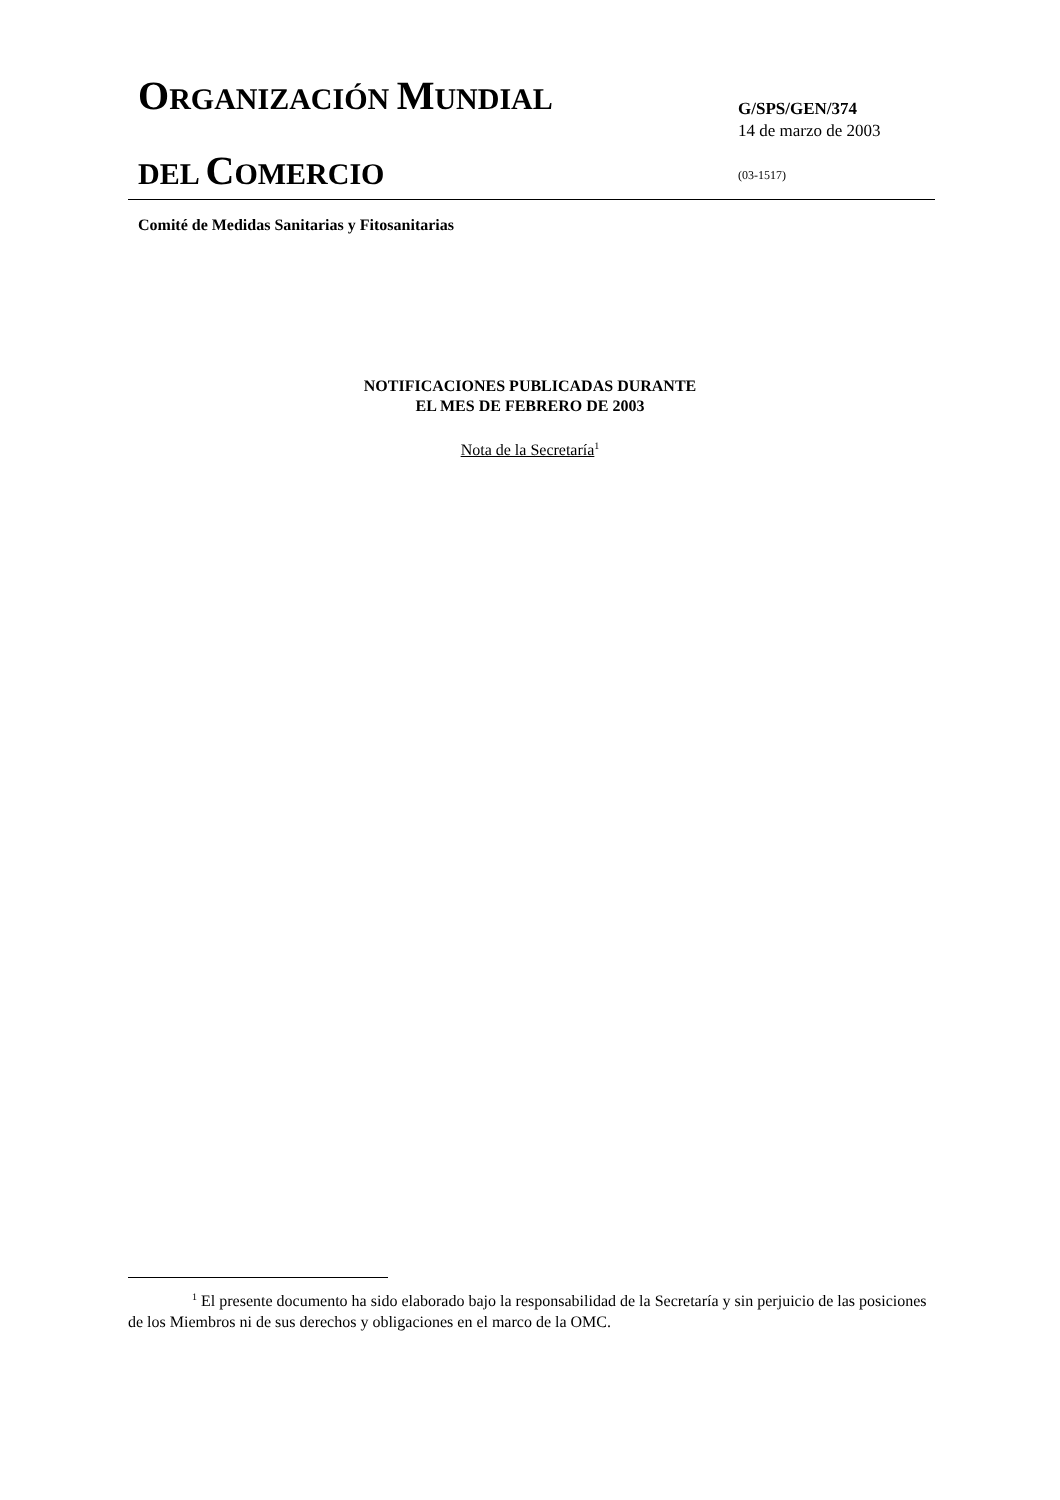ORGANIZACIÓN MUNDIAL
DEL COMERCIO
G/SPS/GEN/374
14 de marzo de 2003
(03-1517)
Comité de Medidas Sanitarias y Fitosanitarias
NOTIFICACIONES PUBLICADAS DURANTE
EL MES DE FEBRERO DE 2003
Nota de la Secretaría<sup>1</sup>
<sup>1</sup> El presente documento ha sido elaborado bajo la responsabilidad de la Secretaría y sin perjuicio de las posiciones de los Miembros ni de sus derechos y obligaciones en el marco de la OMC.